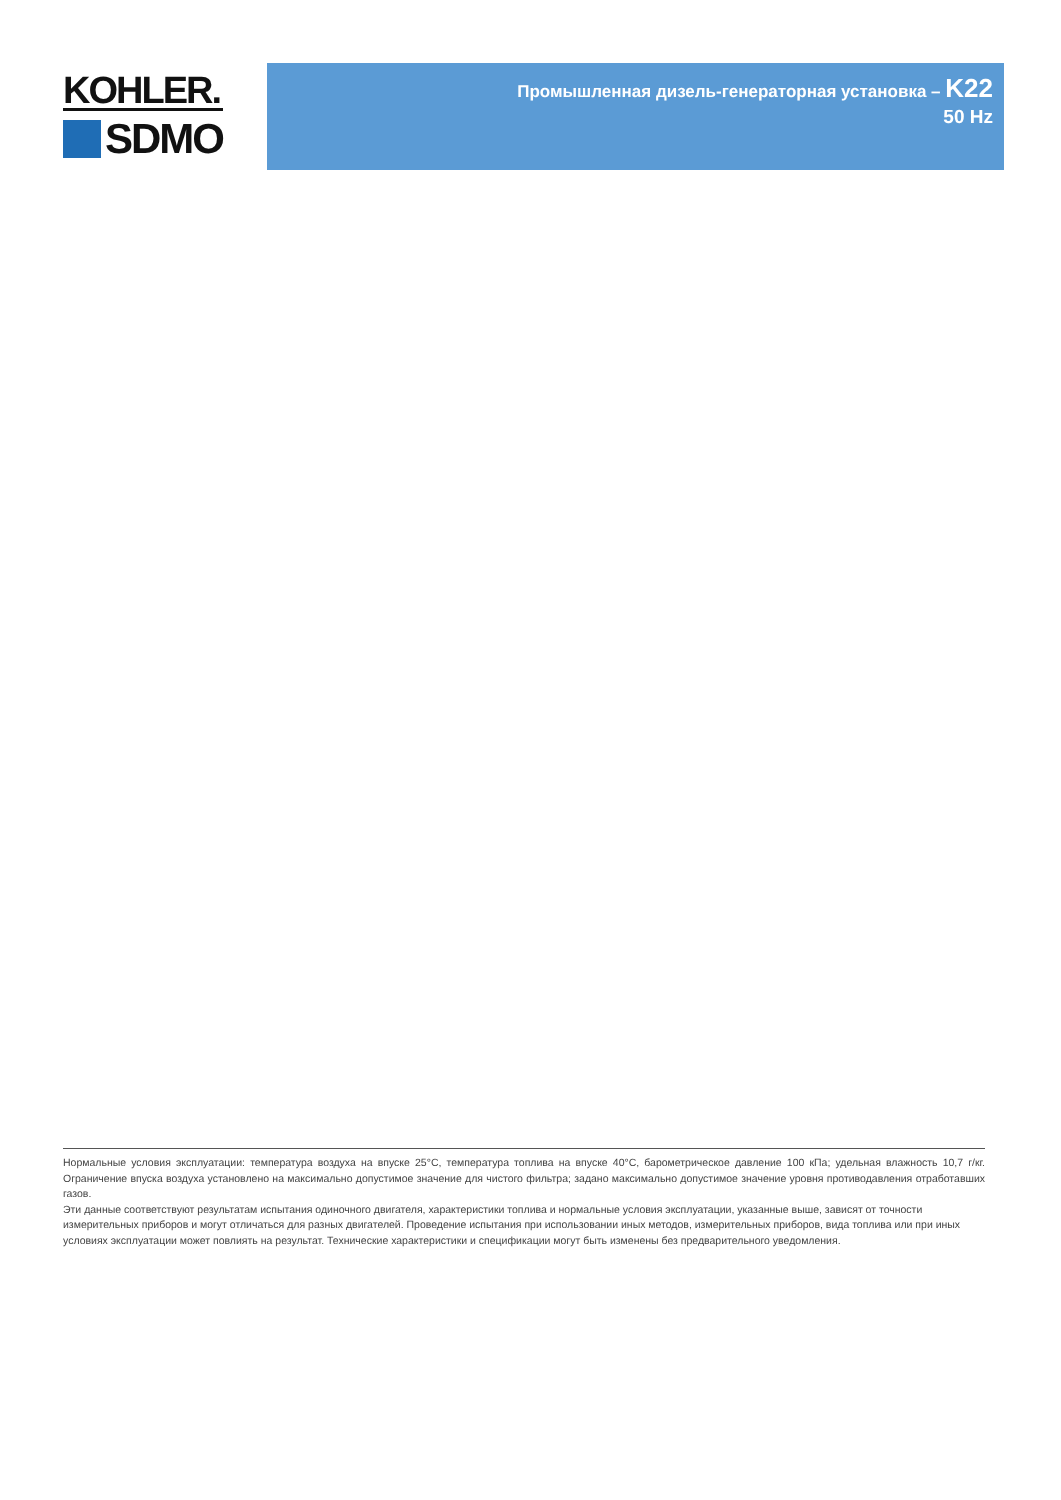KOHLER.
SDMO
Промышленная дизель-генераторная установка – K22
50 Hz
Нормальные условия эксплуатации: температура воздуха на впуске 25°C, температура топлива на впуске 40°C, барометрическое давление 100 кПа; удельная влажность 10,7 г/кг. Ограничение впуска воздуха установлено на максимально допустимое значение для чистого фильтра; задано максимально допустимое значение уровня противодавления отработавших газов.
Эти данные соответствуют результатам испытания одиночного двигателя, характеристики топлива и нормальные условия эксплуатации, указанные выше, зависят от точности измерительных приборов и могут отличаться для разных двигателей. Проведение испытания при использовании иных методов, измерительных приборов, вида топлива или при иных условиях эксплуатации может повлиять на результат. Технические характеристики и спецификации могут быть изменены без предварительного уведомления.